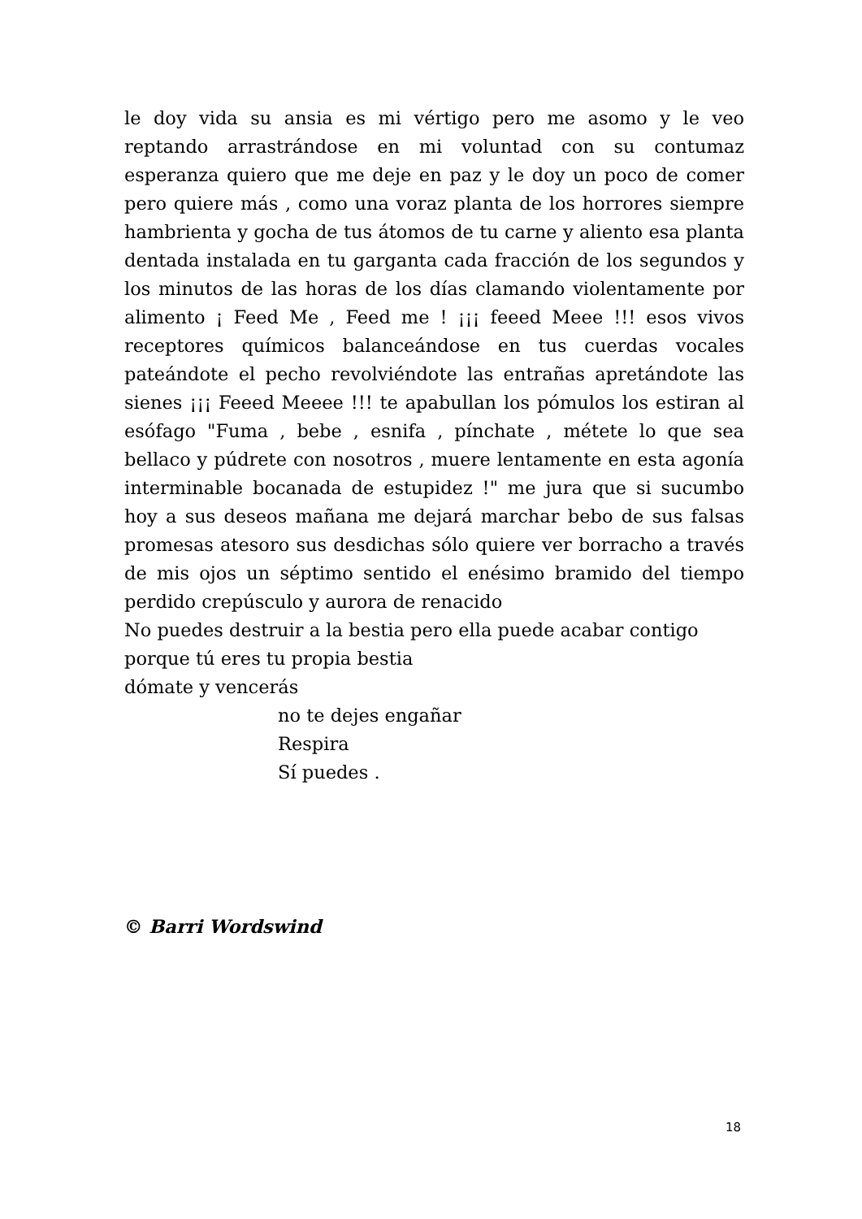le doy vida su ansia es mi vértigo pero me asomo y le veo reptando arrastrándose en mi voluntad con su contumaz esperanza quiero que me deje en paz y le doy un poco de comer pero quiere más , como una voraz planta de los horrores siempre hambrienta y gocha de tus átomos de tu carne y aliento esa planta dentada instalada en tu garganta cada fracción de los segundos y los minutos de las horas de los días clamando violentamente por alimento ¡ Feed Me , Feed me ! ¡¡¡ feeed Meee !!! esos vivos receptores químicos balanceándose en tus cuerdas vocales pateándote el pecho revolviéndote las entrañas apretándote las sienes ¡¡¡ Feeed Meeee !!! te apabullan los pómulos los estiran al esófago "Fuma , bebe , esnifa , pínchate , métete lo que sea bellaco y púdrete con nosotros , muere lentamente en esta agonía interminable bocanada de estupidez !" me jura que si sucumbo hoy a sus deseos mañana me dejará marchar bebo de sus falsas promesas atesoro sus desdichas sólo quiere ver borracho a través de mis ojos un séptimo sentido el enésimo bramido del tiempo perdido crepúsculo y aurora de renacido
No puedes destruir a la bestia pero ella puede acabar contigo
porque tú eres tu propia bestia
dómate y vencerás
no te dejes engañar
Respira
Sí puedes .
© Barri Wordswind
18